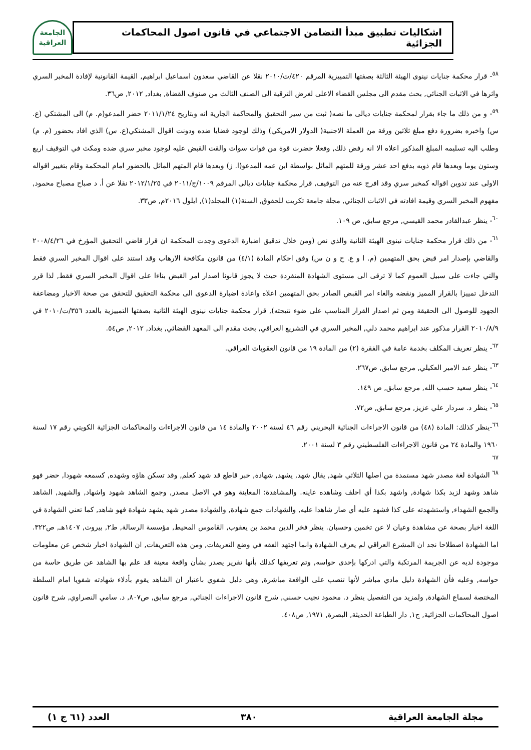اشكاليات تطبيق مبدأ التضامن الاجتماعي في قانون اصول المحاكمات الجزائية
الجامعة العراقية
<sup>٥٨</sup>- قرار محكمة جنايات نينوى الهيئة الثالثة بصفتها التمييزية المرقم ٤٢٠/ت/٢٠١٠ نقلا عن القاضي سعدون اسماعيل ابراهيم, القيمة القانونية لإفادة المخبر السري واثرها في الاثبات الجنائي, بحث مقدم الى مجلس القضاء الاعلى لغرض الترقية الى الصنف الثالث من صنوف القضاة, بغداد, ٢٠١٢, ص٣٦.
<sup>٥٩</sup>- و من ذلك ما جاء بقرار لمحكمة جنايات ديالى ما نصه( ثبت من سير التحقيق والمحاكمة الجارية انه وبتاريخ ٢٠١١/١/٢٤ حضر المدعو(م. م) الى المشتكي (ع. س) واخبره بضرورة دفع مبلغ ثلاثين ورقة من العملة الاجنبية( الدولار الامريكي) وذلك لوجود قضايا ضده ودونت اقوال المشتكي(ع. س) الذي افاد بحضور (م. م) وطلب اليه تسليمه المبلغ المذكور اعلاه الا انه رفض ذلك, وفعلا حضرت قوة من قوات سوات والقت القبض عليه لوجود مخبر سري ضده ومكث في التوقيف اربع وستون يوما وبعدها قام ذويه بدفع احد عشر ورقة للمتهم الماثل بواسطة ابن عمه المدعو(ا. ز) وبعدها قام المتهم الماثل بالحضور امام المحكمة وقام بتغيير اقواله الاولى عند تدوين اقواله كمخبر سري وقد افرج عنه من التوقيف, قرار محكمة جنايات ديالى المرقم ١٠٠٩/ج/٢٠١١ في ٢٠١٢/١/٢٥ نقلا عن أ. د صباح مصباح محمود, مفهوم المخبر السري وقيمة افادته في الاثبات الجنائي, مجلة جامعة تكريت للحقوق, السنة(١) المجلد(١), ايلول ٢٠١٦م, ص٣٣.
<sup>٦٠</sup>- ينظر عبدالقادر محمد القيسي, مرجع سابق, ص ١٠٩.
<sup>٦١</sup>- من ذلك قرار محكمة جنايات نينوى الهيئة الثانية والذي نص (ومن خلال تدقيق اضبارة الدعوى وجدت المحكمة ان قرار قاضي التحقيق المؤرخ في ٢٠٠٨/٤/٢٦ والقاضي بإصدار امر قبض بحق المتهمين (م. ا و ع. ح و ن س) وفق احكام المادة (٤/١) من قانون مكافحة الارهاب وقد استند على اقوال المخبر السري فقط والتي جاءت على سبيل العموم كما لا ترقى الى مستوى الشهادة المنفردة حيث لا يجوز قانونا اصدار امر القبض بناءا على اقوال المخبر السري فقط, لذا قرر التدخل تمييزا بالقرار المميز ونقضه والغاء امر القبض الصادر بحق المتهمين اعلاه واعادة اضبارة الدعوى الى محكمة التحقيق للتحقق من صحة الاخبار ومضاعفة الجهود للوصول الى الحقيقة ومن ثم اصدار القرار المناسب على ضوء نتيجته), قرار محكمة جنايات نينوى الهيئة الثانية بصفتها التمييزية بالعدد ٣٥٦/ت/٢٠١٠ في ٢٠١٠/٨/٩ القرار مذكور عند ابراهيم محمد دلي, المخبر السري في التشريع العراقي, بحث مقدم الى المعهد القضائي, بغداد, ٢٠١٢, ص٥٤.
<sup>٦٢</sup>- ينظر تعريف المكلف بخدمة عامة في الفقرة (٢) من المادة ١٩ من قانون العقوبات العراقي.
<sup>٦٣</sup>- ينظر عبد الامير العكيلي, مرجع سابق, ص٢٦٧.
<sup>٦٤</sup>- ينظر سعيد حسب الله, مرجع سابق, ص ١٤٩.
<sup>٦٥</sup>- ينظر د. سردار علي عزيز, مرجع سابق, ص٧٢.
<sup>٦٦</sup>-ينظر كذلك: المادة (٤٨) من قانون الاجراءات الجنائية البحريني رقم ٤٦ لسنة ٢٠٠٢ والمادة ١٤ من قانون الاجراءات والمحاكمات الجزائية الكويتي رقم ١٧ لسنة ١٩٦٠ والمادة ٢٤ من قانون الاجراءات الفلسطيني رقم ٣ لسنة ٢٠٠١.
<sup>٦٧</sup>
<sup>٦٨</sup> الشهادة لغة مصدر شهد مستمدة من اصلها الثلاثي شهد, يقال شهد, يشهد, شهادة, خبر قاطع قد شهد كعلم, وقد تسكن هاؤه وشهده, كسمعه شهودا, حضر فهو شاهد وشهد لزيد بكذا شهادة, واشهد بكذا أي احلف وشاهده عاينه. والمشاهدة: المعاينة وهو في الاصل مصدر, وجمع الشاهد شهود واشهاد, والشهيد, الشاهد والجمع الشهداء, واستشهدته على كذا فشهد عليه أي صار شاهدا عليه, والشهادات جمع شهادة, والشهادة مصدر شهد يشهد شهادة فهو شاهد, كما تعني الشهادة في اللغة اخبار بصحة عن مشاهدة وعيان لا عن تخمين وحسبان. ينظر فخر الدين محمد بن يعقوب, القاموس المحيط, مؤسسة الرسالة, ط٢, بيروت, ١٤٠٧هـ, ص٣٢٢. اما الشهادة اصطلاحا نجد ان المشرع العراقي لم يعرف الشهادة وانما اجتهد الفقه في وضع التعريفات, ومن هذه التعريفات, ان الشهادة اخبار شخص عن معلومات موجودة لديه عن الجريمة المرتكبة والتي ادركها بإحدى حواسه, وتم تعريفها كذلك بأنها تقرير يصدر بشأن واقعة معينة قد علم بها الشاهد عن طريق حاسة من حواسه, وعليه فأن الشهادة دليل مادي مباشر لأنها تنصب على الواقعة مباشرة, وهي دليل شفوي باعتبار ان الشاهد يقوم بأدلاء شهادته شفويا امام السلطة المختصة لسماع الشهادة, ولمزيد من التفصيل ينظر د. محمود نجيب حسني, شرح قانون الاجراءات الجنائي, مرجع سابق, ص٨٠٧, د. سامي النصراوي, شرح قانون اصول المحاكمات الجزائية, ج١, دار الطباعة الحديثة, البصرة, ١٩٧١, ص٤٠٨.
مجلة الجامعة العراقية ٣٨٠ العدد (٦١ ج ١)